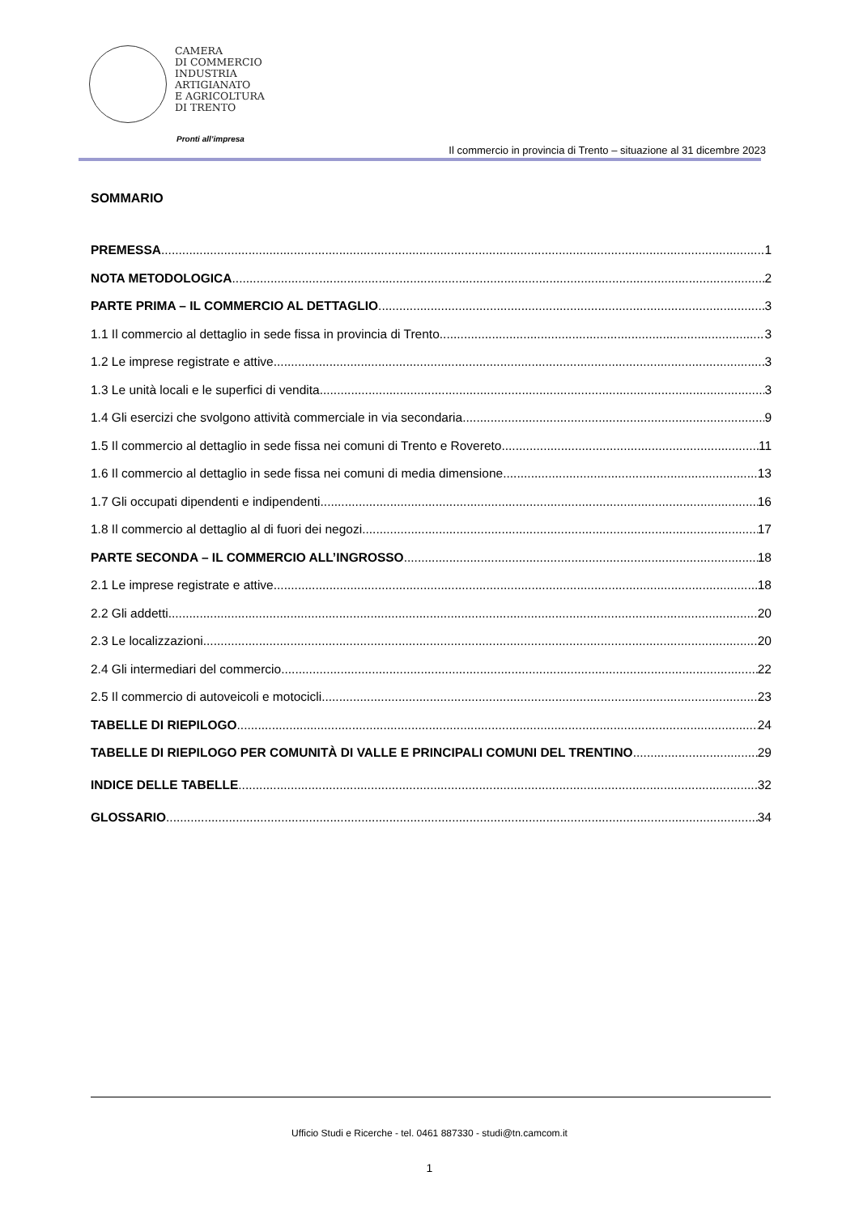CAMERA
DI COMMERCIO
INDUSTRIA
ARTIGIANATO
E AGRICOLTURA
DI TRENTO
Pronti all’impresa
Il commercio in provincia di Trento – situazione al 31 dicembre 2023
SOMMARIO
PREMESSA 1
NOTA METODOLOGICA 2
PARTE PRIMA – IL COMMERCIO AL DETTAGLIO 3
1.1 Il commercio al dettaglio in sede fissa in provincia di Trento 3
1.2 Le imprese registrate e attive 3
1.3 Le unità locali e le superfici di vendita 3
1.4 Gli esercizi che svolgono attività commerciale in via secondaria 9
1.5 Il commercio al dettaglio in sede fissa nei comuni di Trento e Rovereto 11
1.6 Il commercio al dettaglio in sede fissa nei comuni di media dimensione 13
1.7 Gli occupati dipendenti e indipendenti 16
1.8 Il commercio al dettaglio al di fuori dei negozi 17
PARTE SECONDA – IL COMMERCIO ALL’INGROSSO 18
2.1 Le imprese registrate e attive 18
2.2 Gli addetti 20
2.3 Le localizzazioni 20
2.4 Gli intermediari del commercio 22
2.5 Il commercio di autoveicoli e motocicli 23
TABELLE DI RIEPILOGO 24
TABELLE DI RIEPILOGO PER COMUNITÀ DI VALLE E PRINCIPALI COMUNI DEL TRENTINO 29
INDICE DELLE TABELLE 32
GLOSSARIO 34
Ufficio Studi e Ricerche - tel. 0461 887330 - studi@tn.camcom.it
1